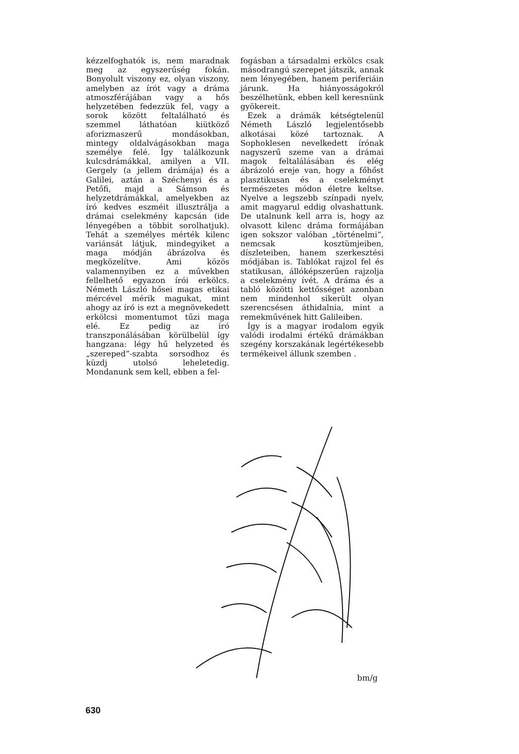kézzelfoghatók is, nem maradnak meg az egyszerűség fokán. Bonyolult viszony ez, olyan viszony, amelyben az írót vagy a dráma atmoszférájában vagy a hős helyzetében fedezzük fel, vagy a sorok között feltalálható és szemmel láthatóan kiütköző aforizmaszerű mondásokban, mintegy oldalvágásokban maga személye felé. Így találkozunk kulcsdrámákkal, amilyen a VII. Gergely (a jellem drámája) és a Galilei, aztán a Széchenyi és a Petőfi, majd a Sámson és helyzetdrámákkal, amelyekben az író kedves eszméit illusztrálja a drámai cselekmény kapcsán (ide lényegében a többit sorolhatjuk). Tehát a személyes mérték kilenc variánsát látjuk, mindegyiket a maga módján ábrázolva és megközelítve. Ami közös valamennyiben ez a művekben fellelhető egyazon írói erkölcs. Németh László hősei magas etikai mércével mérik magukat, mint ahogy az író is ezt a megnövekedett erkölcsi momentumot tűzi maga elé. Ez pedig az író transzponálásában körülbelül így hangzana: légy hű helyzeted és „szereped”-szabta sorsodhoz és küzdj utolsó leheletedig. Mondanunk sem kell, ebben a fel-
fogásban a társadalmi erkölcs csak másodrangú szerepet játszik, annak nem lényegében, hanem periferiáin járunk. Ha hiányosságokról beszélhetünk, ebben kell keresnünk gyökereit.
Ezek a drámák kétségtelenül Németh László legjelentősebb alkotásai közé tartoznak. A Sophoklesen nevelkedett írónak nagyszerű szeme van a drámai magok feltalálásában és elég ábrázoló ereje van, hogy a főhőst plasztikusan és a cselekményt természetes módon életre keltse. Nyelve a legszebb színpadi nyelv, amit magyarul eddig olvashattunk. De utalnunk kell arra is, hogy az olvasott kilenc dráma formájában igen sokszor valóban „történelmi”, nemcsak kosztümjeiben, díszleteiben, hanem szerkesztési módjában is. Tablókat rajzol fel és statikusan, állóképszerűen rajzolja a cselekmény ívét. A dráma és a tabló közötti kettősséget azonban nem mindenhol sikerült olyan szerencsésen áthidalnia, mint a remekművének hitt Galileiben.
Így is a magyar irodalom egyik valódi irodalmi értékű drámákban szegény korszakának legértékesebb termékeivel állunk szemben .
bm/g
630